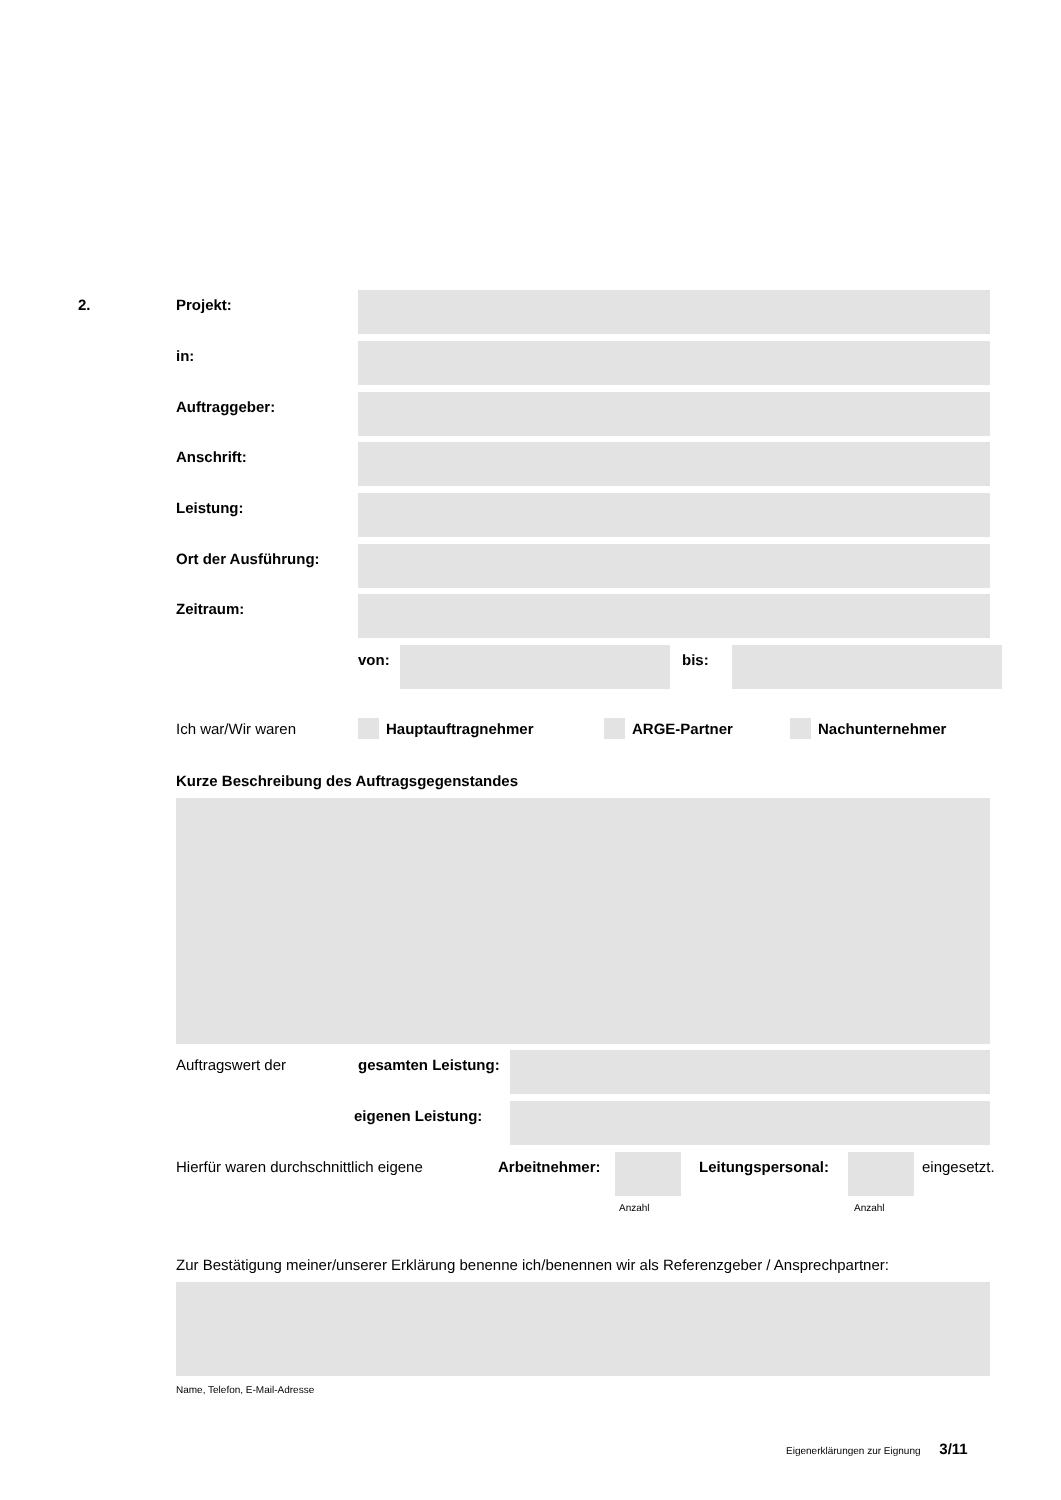2. Projekt:
in:
Auftraggeber:
Anschrift:
Leistung:
Ort der Ausführung:
Zeitraum:
von: bis:
Ich war/Wir waren Hauptauftragnehmer ARGE-Partner Nachunternehmer
Kurze Beschreibung des Auftragsgegenstandes
Auftragswert der gesamten Leistung:
eigenen Leistung:
Hierfür waren durchschnittlich eigene
Arbeitnehmer:
Anzahl
Leitungspersonal:
Anzahl
eingesetzt.
Zur Bestätigung meiner/unserer Erklärung benenne ich/benennen wir als Referenzgeber / Ansprechpartner:
Name, Telefon, E-Mail-Adresse
Eigenerklärungen zur Eignung 3/11